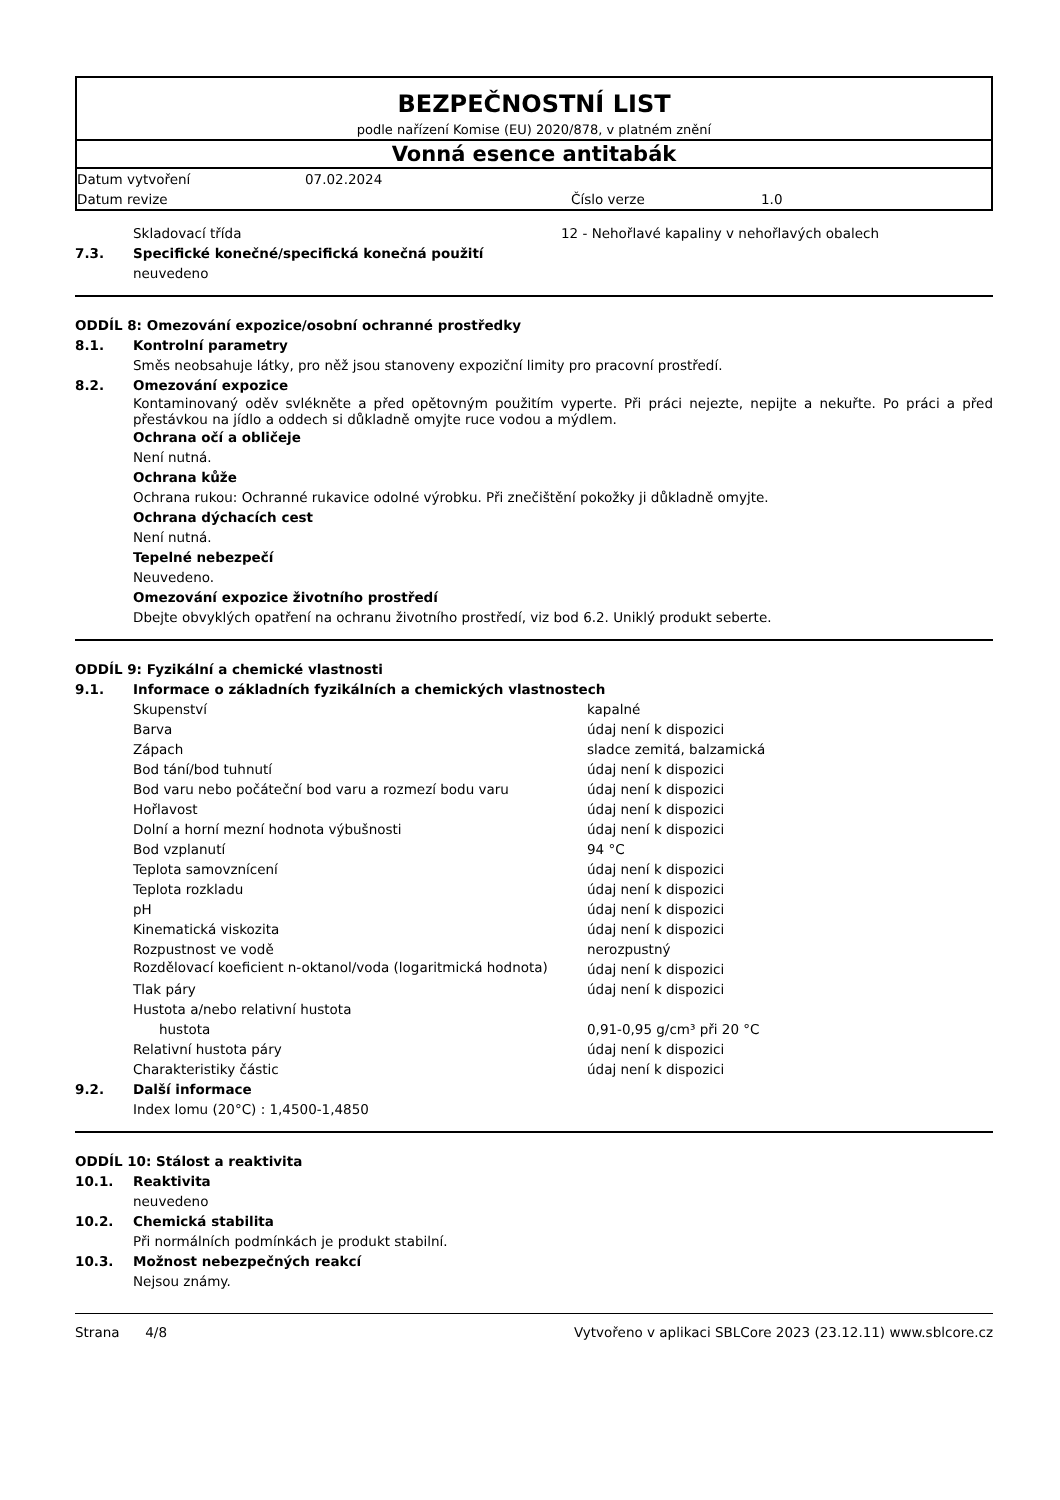BEZPEČNOSTNÍ LIST
podle nařízení Komise (EU) 2020/878, v platném znění
Vonná esence antitabák
| Datum vytvoření | 07.02.2024 | | |
| Datum revize | | Číslo verze | 1.0 |
| | Skladovací třída | 12 - Nehořlavé kapaliny v nehořlavých obalech |
7.3. Specifické konečné/specifická konečná použití
neuvedeno
ODDÍL 8: Omezování expozice/osobní ochranné prostředky
8.1. Kontrolní parametry
Směs neobsahuje látky, pro něž jsou stanoveny expoziční limity pro pracovní prostředí.
8.2. Omezování expozice
Kontaminovaný oděv svlékněte a před opětovným použitím vyperte. Při práci nejezte, nepijte a nekuřte. Po práci a před přestávkou na jídlo a oddech si důkladně omyjte ruce vodou a mýdlem.
Ochrana očí a obličeje
Není nutná.
Ochrana kůže
Ochrana rukou: Ochranné rukavice odolné výrobku. Při znečištění pokožky ji důkladně omyjte.
Ochrana dýchacích cest
Není nutná.
Tepelné nebezpečí
Neuvedeno.
Omezování expozice životního prostředí
Dbejte obvyklých opatření na ochranu životního prostředí, viz bod 6.2. Uniklý produkt seberte.
ODDÍL 9: Fyzikální a chemické vlastnosti
9.1. Informace o základních fyzikálních a chemických vlastnostech
| Skupenství | kapalné |
| Barva | údaj není k dispozici |
| Zápach | sladce zemitá, balzamická |
| Bod tání/bod tuhnutí | údaj není k dispozici |
| Bod varu nebo počáteční bod varu a rozmezí bodu varu | údaj není k dispozici |
| Hořlavost | údaj není k dispozici |
| Dolní a horní mezní hodnota výbušnosti | údaj není k dispozici |
| Bod vzplanutí | 94 °C |
| Teplota samovznícení | údaj není k dispozici |
| Teplota rozkladu | údaj není k dispozici |
| pH | údaj není k dispozici |
| Kinematická viskozita | údaj není k dispozici |
| Rozpustnost ve vodě | nerozpustný |
| Rozdělovací koeficient n-oktanol/voda (logaritmická hodnota) | údaj není k dispozici |
| Tlak páry | údaj není k dispozici |
| Hustota a/nebo relativní hustota | |
| hustota | 0,91-0,95 g/cm³ při 20 °C |
| Relativní hustota páry | údaj není k dispozici |
| Charakteristiky částic | údaj není k dispozici |
9.2. Další informace
Index lomu (20°C) : 1,4500-1,4850
ODDÍL 10: Stálost a reaktivita
10.1. Reaktivita
neuvedeno
10.2. Chemická stabilita
Při normálních podmínkách je produkt stabilní.
10.3. Možnost nebezpečných reakcí
Nejsou známy.
Strana 4/8 Vytvořeno v aplikaci SBLCore 2023 (23.12.11) www.sblcore.cz